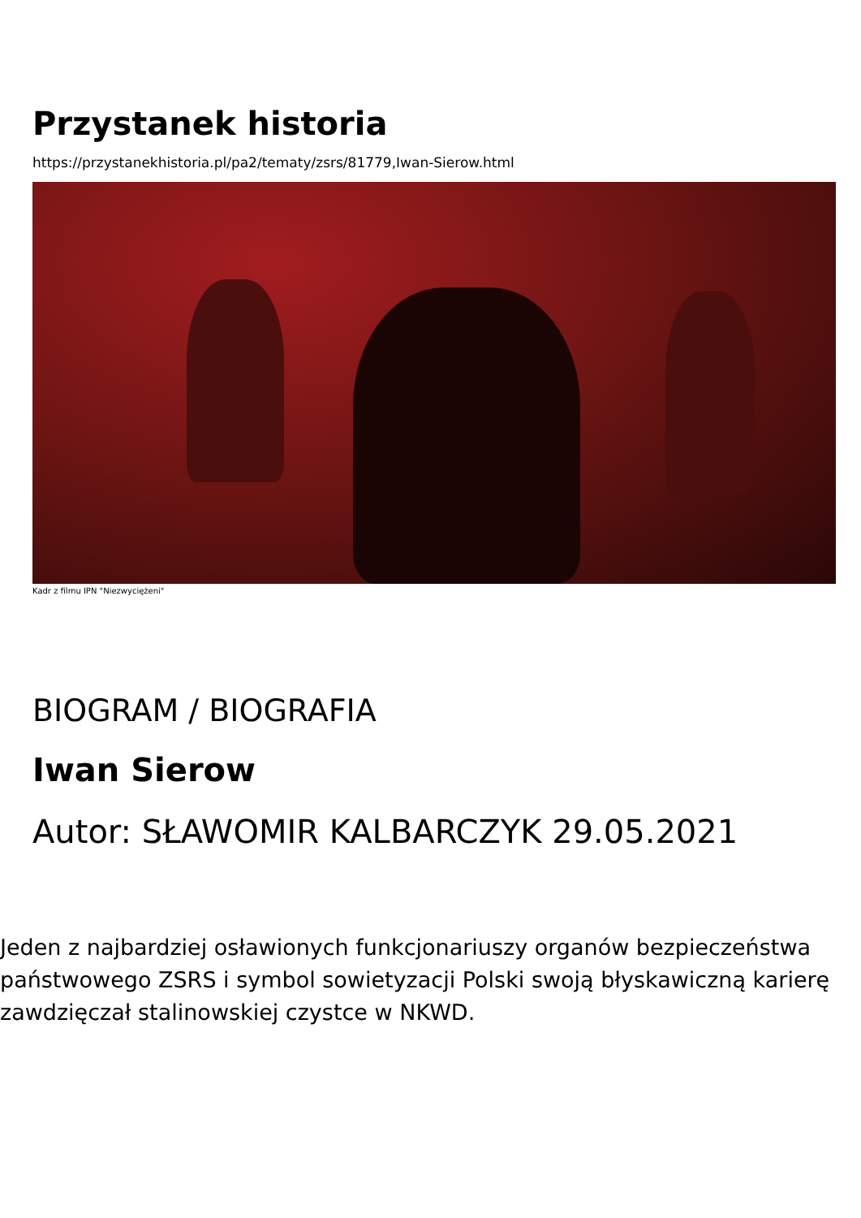Przystanek historia
https://przystanekhistoria.pl/pa2/tematy/zsrs/81779,Iwan-Sierow.html
Kadr z filmu IPN "Niezwyciężeni"
BIOGRAM / BIOGRAFIA
Iwan Sierow
Autor: SŁAWOMIR KALBARCZYK 29.05.2021
Jeden z najbardziej osławionych funkcjonariuszy organów bezpieczeństwa państwowego ZSRS i symbol sowietyzacji Polski swoją błyskawiczną karierę zawdzięczał stalinowskiej czystce w NKWD.